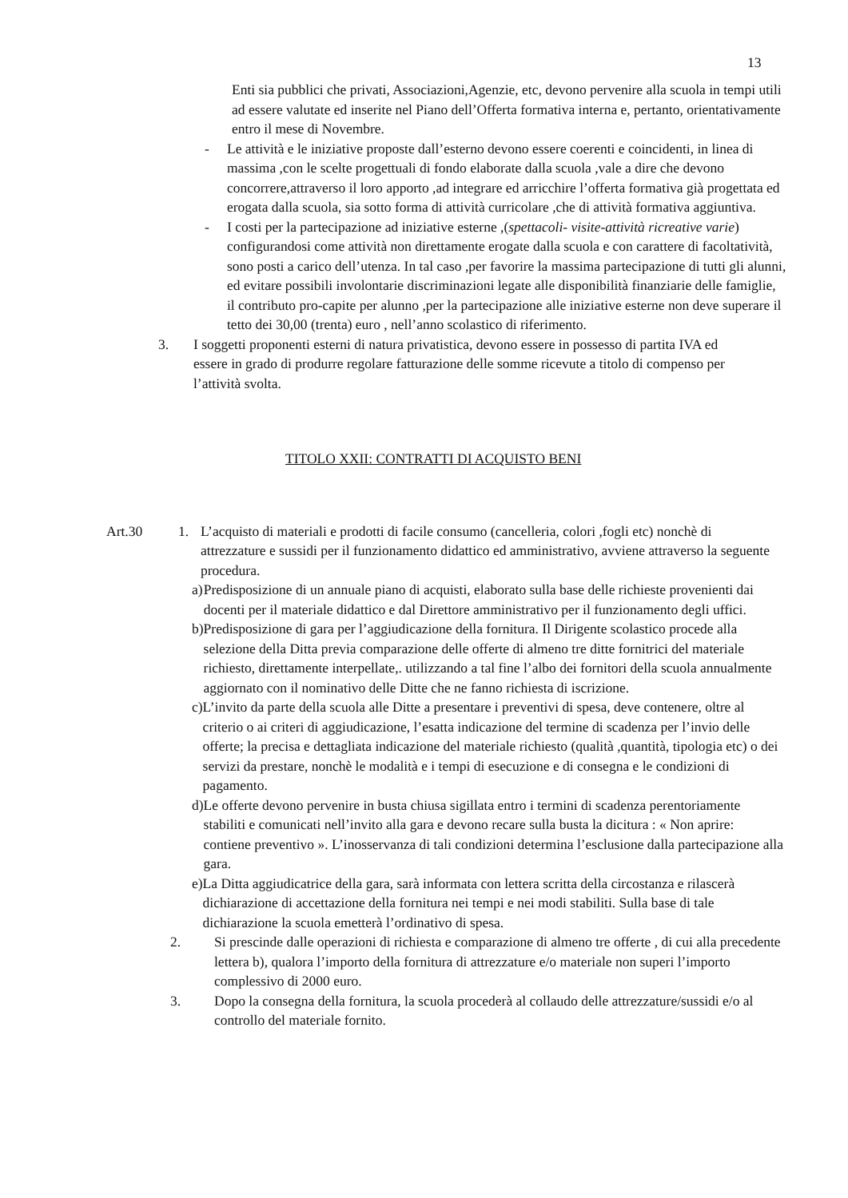13
Enti sia pubblici che privati, Associazioni,Agenzie, etc, devono pervenire alla scuola in tempi utili ad essere valutate ed inserite nel Piano dell’Offerta formativa interna e, pertanto, orientativamente entro il mese di Novembre.
- Le attività e le iniziative proposte dall’esterno devono essere coerenti e coincidenti, in linea di massima ,con le scelte progettuali di fondo elaborate dalla scuola ,vale a dire che devono concorrere,attraverso il loro apporto ,ad integrare ed arricchire l’offerta formativa già progettata ed erogata dalla scuola, sia sotto forma di attività curricolare ,che di attività formativa aggiuntiva.
- I costi per la partecipazione ad iniziative esterne ,(spettacoli- visite-attività ricreative varie) configurandosi come attività non direttamente erogate dalla scuola e con carattere di facoltatività, sono posti a carico dell’utenza. In tal caso ,per favorire la massima partecipazione di tutti gli alunni, ed evitare possibili involontarie discriminazioni legate alle disponibilità finanziarie delle famiglie, il contributo pro-capite per alunno ,per la partecipazione alle iniziative esterne non deve superare il tetto dei 30,00 (trenta) euro , nell’anno scolastico di riferimento.
3. I soggetti proponenti esterni di natura privatistica, devono essere in possesso di partita IVA ed essere in grado di produrre regolare fatturazione delle somme ricevute a titolo di compenso per l’attività svolta.
TITOLO XXII: CONTRATTI DI ACQUISTO BENI
Art.30 1. L’acquisto di materiali e prodotti di facile consumo (cancelleria, colori ,fogli etc) nonchè di attrezzature e sussidi per il funzionamento didattico ed amministrativo, avviene attraverso la seguente procedura.
a) Predisposizione di un annuale piano di acquisti, elaborato sulla base delle richieste provenienti dai docenti per il materiale didattico e dal Direttore amministrativo per il funzionamento degli uffici.
b) Predisposizione di gara per l’aggiudicazione della fornitura. Il Dirigente scolastico procede alla selezione della Ditta previa comparazione delle offerte di almeno tre ditte fornitrici del materiale richiesto, direttamente interpellate,. utilizzando a tal fine l’albo dei fornitori della scuola annualmente aggiornato con il nominativo delle Ditte che ne fanno richiesta di iscrizione.
c) L’invito da parte della scuola alle Ditte a presentare i preventivi di spesa, deve contenere, oltre al criterio o ai criteri di aggiudicazione, l’esatta indicazione del termine di scadenza per l’invio delle offerte; la precisa e dettagliata indicazione del materiale richiesto (qualità ,quantità, tipologia etc) o dei servizi da prestare, nonchè le modalità e i tempi di esecuzione e di consegna e le condizioni di pagamento.
d) Le offerte devono pervenire in busta chiusa sigillata entro i termini di scadenza perentoriamente stabiliti e comunicati nell’invito alla gara e devono recare sulla busta la dicitura : « Non aprire: contiene preventivo ». L’inosservanza di tali condizioni determina l’esclusione dalla partecipazione alla gara.
e) La Ditta aggiudicatrice della gara, sarà informata con lettera scritta della circostanza e rilascerà dichiarazione di accettazione della fornitura nei tempi e nei modi stabiliti. Sulla base di tale dichiarazione la scuola emetterà l’ordinativo di spesa.
2. Si prescinde dalle operazioni di richiesta e comparazione di almeno tre offerte , di cui alla precedente lettera b), qualora l’importo della fornitura di attrezzature e/o materiale non superi l’importo complessivo di 2000 euro.
3. Dopo la consegna della fornitura, la scuola procederà al collaudo delle attrezzature/sussidi e/o al controllo del materiale fornito.